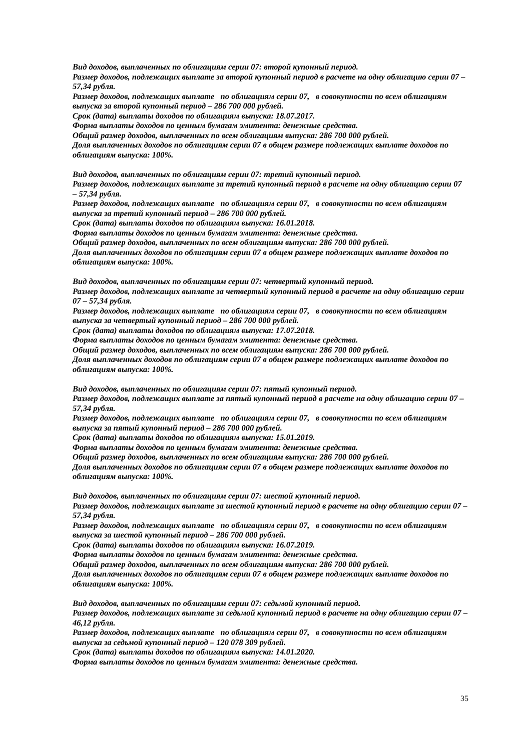Вид доходов, выплаченных по облигациям серии 07: второй купонный период.
Размер доходов, подлежащих выплате за второй купонный период в расчете на одну облигацию серии 07 – 57,34 рубля.
Размер доходов, подлежащих выплате по облигациям серии 07, в совокупности по всем облигациям выпуска за второй купонный период – 286 700 000 рублей.
Срок (дата) выплаты доходов по облигациям выпуска: 18.07.2017.
Форма выплаты доходов по ценным бумагам эмитента: денежные средства.
Общий размер доходов, выплаченных по всем облигациям выпуска: 286 700 000 рублей.
Доля выплаченных доходов по облигациям серии 07 в общем размере подлежащих выплате доходов по облигациям выпуска: 100%.
Вид доходов, выплаченных по облигациям серии 07: третий купонный период.
Размер доходов, подлежащих выплате за третий купонный период в расчете на одну облигацию серии 07 – 57,34 рубля.
Размер доходов, подлежащих выплате по облигациям серии 07, в совокупности по всем облигациям выпуска за третий купонный период – 286 700 000 рублей.
Срок (дата) выплаты доходов по облигациям выпуска: 16.01.2018.
Форма выплаты доходов по ценным бумагам эмитента: денежные средства.
Общий размер доходов, выплаченных по всем облигациям выпуска: 286 700 000 рублей.
Доля выплаченных доходов по облигациям серии 07 в общем размере подлежащих выплате доходов по облигациям выпуска: 100%.
Вид доходов, выплаченных по облигациям серии 07: четвертый купонный период.
Размер доходов, подлежащих выплате за четвертый купонный период в расчете на одну облигацию серии 07 – 57,34 рубля.
Размер доходов, подлежащих выплате по облигациям серии 07, в совокупности по всем облигациям выпуска за четвертый купонный период – 286 700 000 рублей.
Срок (дата) выплаты доходов по облигациям выпуска: 17.07.2018.
Форма выплаты доходов по ценным бумагам эмитента: денежные средства.
Общий размер доходов, выплаченных по всем облигациям выпуска: 286 700 000 рублей.
Доля выплаченных доходов по облигациям серии 07 в общем размере подлежащих выплате доходов по облигациям выпуска: 100%.
Вид доходов, выплаченных по облигациям серии 07: пятый купонный период.
Размер доходов, подлежащих выплате за пятый купонный период в расчете на одну облигацию серии 07 – 57,34 рубля.
Размер доходов, подлежащих выплате по облигациям серии 07, в совокупности по всем облигациям выпуска за пятый купонный период – 286 700 000 рублей.
Срок (дата) выплаты доходов по облигациям выпуска: 15.01.2019.
Форма выплаты доходов по ценным бумагам эмитента: денежные средства.
Общий размер доходов, выплаченных по всем облигациям выпуска: 286 700 000 рублей.
Доля выплаченных доходов по облигациям серии 07 в общем размере подлежащих выплате доходов по облигациям выпуска: 100%.
Вид доходов, выплаченных по облигациям серии 07: шестой купонный период.
Размер доходов, подлежащих выплате за шестой купонный период в расчете на одну облигацию серии 07 – 57,34 рубля.
Размер доходов, подлежащих выплате по облигациям серии 07, в совокупности по всем облигациям выпуска за шестой купонный период – 286 700 000 рублей.
Срок (дата) выплаты доходов по облигациям выпуска: 16.07.2019.
Форма выплаты доходов по ценным бумагам эмитента: денежные средства.
Общий размер доходов, выплаченных по всем облигациям выпуска: 286 700 000 рублей.
Доля выплаченных доходов по облигациям серии 07 в общем размере подлежащих выплате доходов по облигациям выпуска: 100%.
Вид доходов, выплаченных по облигациям серии 07: седьмой купонный период.
Размер доходов, подлежащих выплате за седьмой купонный период в расчете на одну облигацию серии 07 – 46,12 рубля.
Размер доходов, подлежащих выплате по облигациям серии 07, в совокупности по всем облигациям выпуска за седьмой купонный период – 120 078 309 рублей.
Срок (дата) выплаты доходов по облигациям выпуска: 14.01.2020.
Форма выплаты доходов по ценным бумагам эмитента: денежные средства.
35